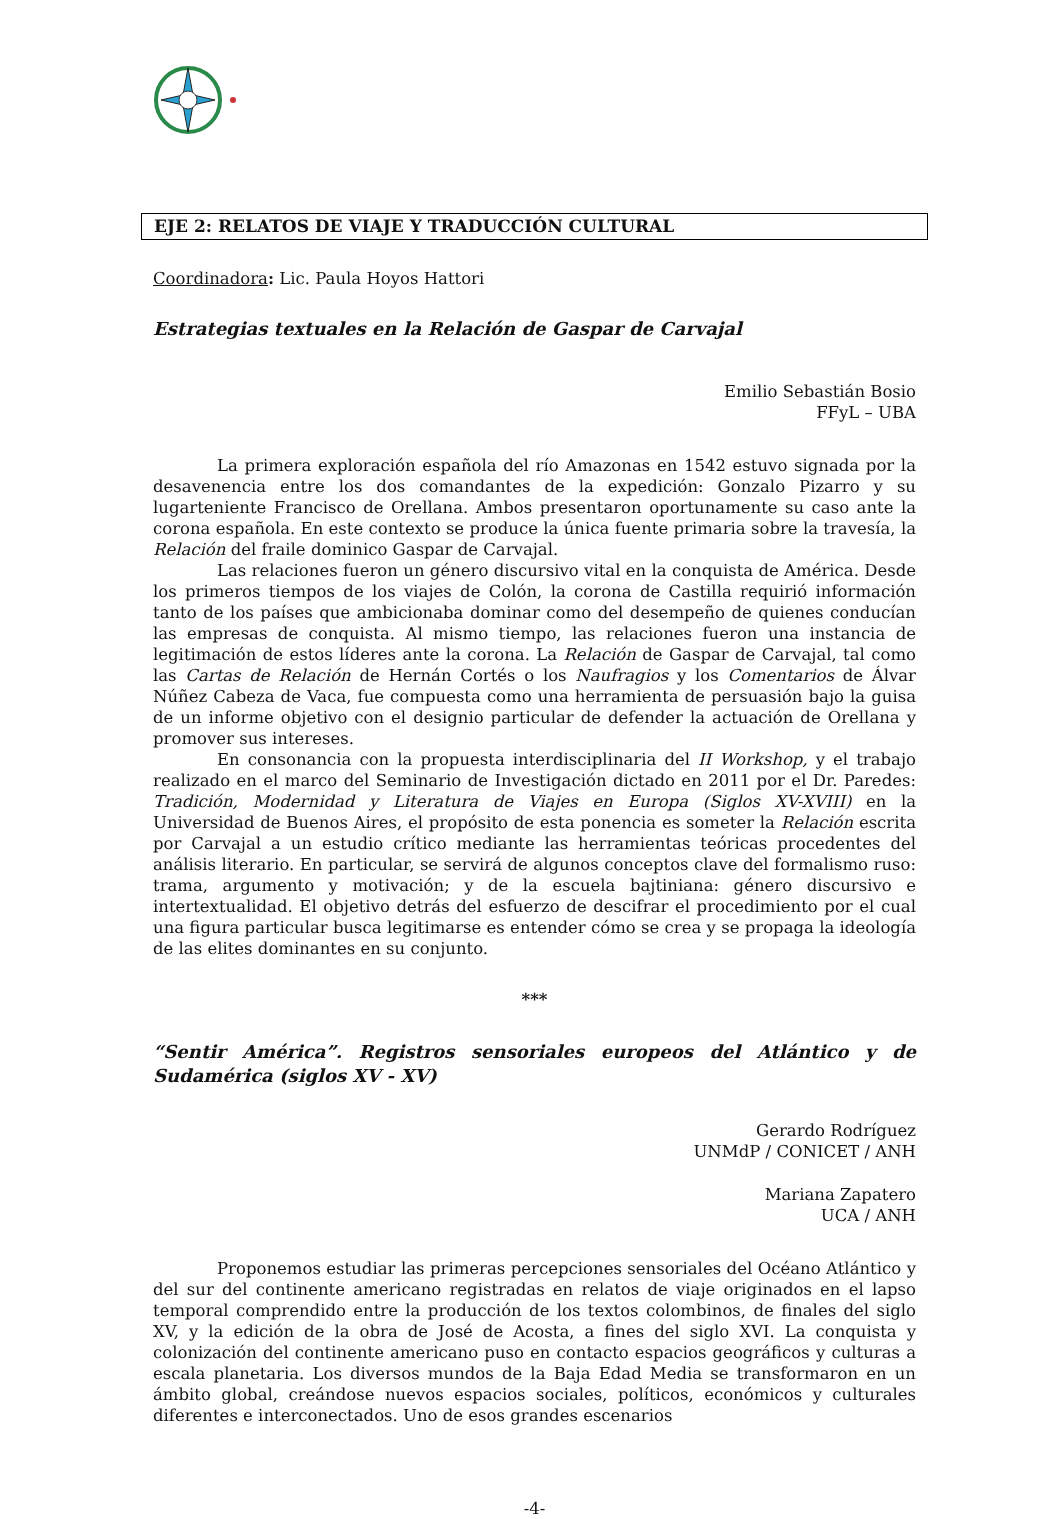EJE 2: RELATOS DE VIAJE Y TRADUCCIÓN CULTURAL
Coordinadora: Lic. Paula Hoyos Hattori
Estrategias textuales en la Relación de Gaspar de Carvajal
Emilio Sebastián Bosio
FFyL – UBA
La primera exploración española del río Amazonas en 1542 estuvo signada por la desavenencia entre los dos comandantes de la expedición: Gonzalo Pizarro y su lugarteniente Francisco de Orellana. Ambos presentaron oportunamente su caso ante la corona española. En este contexto se produce la única fuente primaria sobre la travesía, la Relación del fraile dominico Gaspar de Carvajal.
Las relaciones fueron un género discursivo vital en la conquista de América. Desde los primeros tiempos de los viajes de Colón, la corona de Castilla requirió información tanto de los países que ambicionaba dominar como del desempeño de quienes conducían las empresas de conquista. Al mismo tiempo, las relaciones fueron una instancia de legitimación de estos líderes ante la corona. La Relación de Gaspar de Carvajal, tal como las Cartas de Relación de Hernán Cortés o los Naufragios y los Comentarios de Álvar Núñez Cabeza de Vaca, fue compuesta como una herramienta de persuasión bajo la guisa de un informe objetivo con el designio particular de defender la actuación de Orellana y promover sus intereses.
En consonancia con la propuesta interdisciplinaria del II Workshop, y el trabajo realizado en el marco del Seminario de Investigación dictado en 2011 por el Dr. Paredes: Tradición, Modernidad y Literatura de Viajes en Europa (Siglos XV-XVIII) en la Universidad de Buenos Aires, el propósito de esta ponencia es someter la Relación escrita por Carvajal a un estudio crítico mediante las herramientas teóricas procedentes del análisis literario. En particular, se servirá de algunos conceptos clave del formalismo ruso: trama, argumento y motivación; y de la escuela bajtiniana: género discursivo e intertextualidad. El objetivo detrás del esfuerzo de descifrar el procedimiento por el cual una figura particular busca legitimarse es entender cómo se crea y se propaga la ideología de las elites dominantes en su conjunto.
***
“Sentir América”. Registros sensoriales europeos del Atlántico y de Sudamérica (siglos XV - XV)
Gerardo Rodríguez
UNMdP / CONICET / ANH
Mariana Zapatero
UCA / ANH
Proponemos estudiar las primeras percepciones sensoriales del Océano Atlántico y del sur del continente americano registradas en relatos de viaje originados en el lapso temporal comprendido entre la producción de los textos colombinos, de finales del siglo XV, y la edición de la obra de José de Acosta, a fines del siglo XVI. La conquista y colonización del continente americano puso en contacto espacios geográficos y culturas a escala planetaria. Los diversos mundos de la Baja Edad Media se transformaron en un ámbito global, creándose nuevos espacios sociales, políticos, económicos y culturales diferentes e interconectados. Uno de esos grandes escenarios
-4-